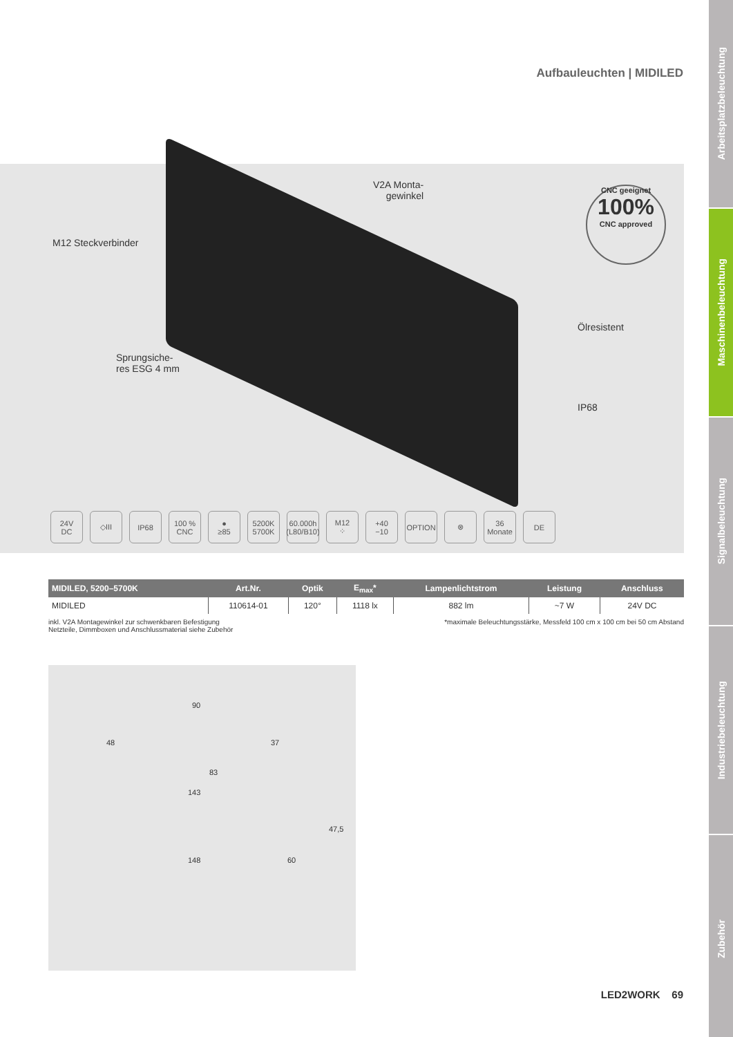Arbeitsplatzbeleuchtung
Maschinenbeleuchtung
Signalbeleuchtung
Industriebeleuchtung
Zubehör
Aufbauleuchten | MIDILED
V2A Monta-
gewinkel
M12 Steckverbinder
CNC geeignet
100%
CNC approved
Ölresistent
Sprungsiche-
res ESG 4 mm
IP68
24V
DC
◇III IP68 100 %
CNC
●
≥85
5200K
5700K
60.000h
(L80/B10)
M12
⁘
+40
−10
OPTION ⊗ 36
Monate
DE
| MIDILED, 5200–5700K | Art.Nr. | Optik | E<sub>max</sub>* | Lampenlichtstrom | Leistung | Anschluss |
| --- | --- | --- | --- | --- | --- | --- |
| MIDILED | 110614-01 | 120° | 1118 lx | 882 lm | ~7 W | 24V DC |
inkl. V2A Montagewinkel zur schwenkbaren Befestigung
Netzteile, Dimmboxen und Anschlussmaterial siehe Zubehör
*maximale Beleuchtungsstärke, Messfeld 100 cm x 100 cm bei 50 cm Abstand
90
48 37
83
143
47,5
148 60
LED2WORK 69